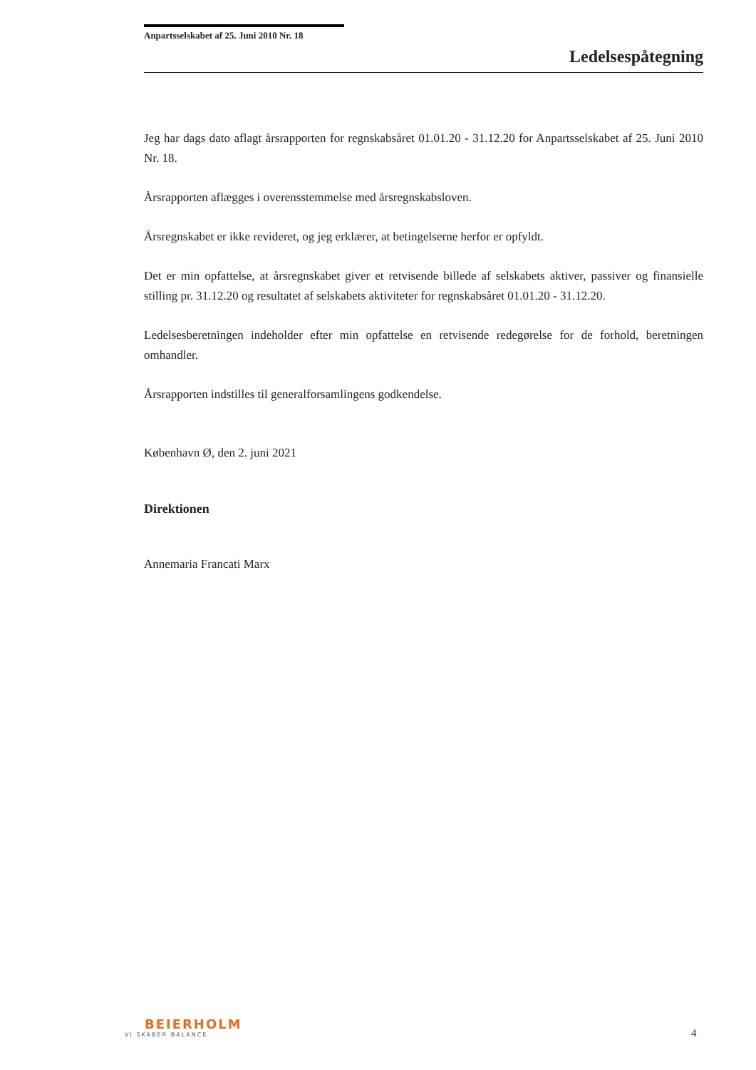Anpartsselskabet af 25. Juni 2010 Nr. 18
Ledelsespåtegning
Jeg har dags dato aflagt årsrapporten for regnskabsåret 01.01.20 - 31.12.20 for Anpartsselskabet af 25. Juni 2010 Nr. 18.
Årsrapporten aflægges i overensstemmelse med årsregnskabsloven.
Årsregnskabet er ikke revideret, og jeg erklærer, at betingelserne herfor er opfyldt.
Det er min opfattelse, at årsregnskabet giver et retvisende billede af selskabets aktiver, passiver og finansielle stilling pr. 31.12.20 og resultatet af selskabets aktiviteter for regnskabsåret 01.01.20 - 31.12.20.
Ledelsesberetningen indeholder efter min opfattelse en retvisende redegørelse for de forhold, beretningen omhandler.
Årsrapporten indstilles til generalforsamlingens godkendelse.
København Ø, den 2. juni 2021
Direktionen
Annemaria Francati Marx
BEIERHOLM
VI SKABER BALANCE
4